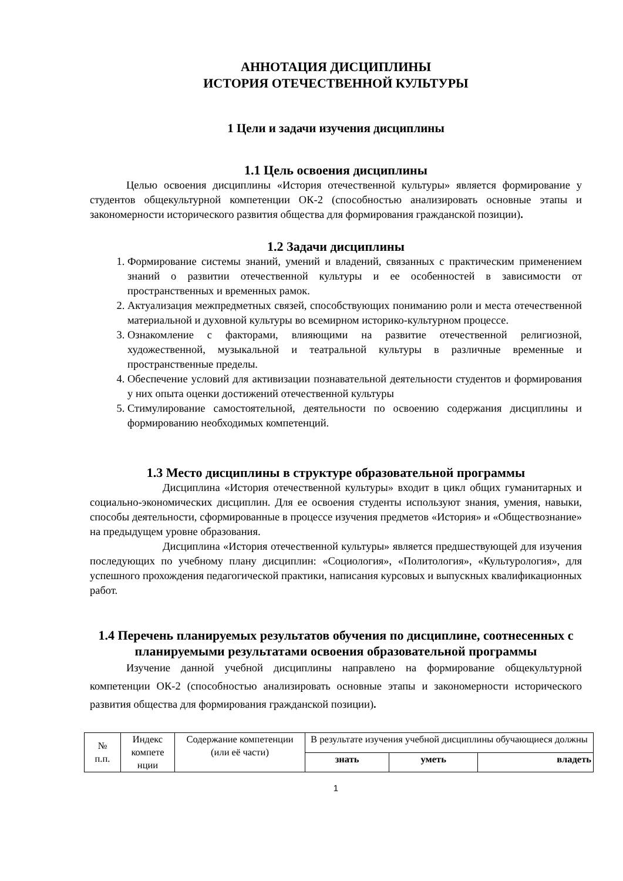АННОТАЦИЯ ДИСЦИПЛИНЫ
ИСТОРИЯ ОТЕЧЕСТВЕННОЙ КУЛЬТУРЫ
1 Цели и задачи изучения дисциплины
1.1 Цель освоения дисциплины
Целью освоения дисциплины «История отечественной культуры» является формирование у студентов общекультурной компетенции ОК-2 (способностью анализировать основные этапы и закономерности исторического развития общества для формирования гражданской позиции).
1.2 Задачи дисциплины
1. Формирование системы знаний, умений и владений, связанных с практическим применением знаний о развитии отечественной культуры и ее особенностей в зависимости от пространственных и временных рамок.
2. Актуализация межпредметных связей, способствующих пониманию роли и места отечественной материальной и духовной культуры во всемирном историко-культурном процессе.
3. Ознакомление с факторами, влияющими на развитие отечественной религиозной, художественной, музыкальной и театральной культуры в различные временные и пространственные пределы.
4. Обеспечение условий для активизации познавательной деятельности студентов и формирования у них опыта оценки достижений отечественной культуры
5. Стимулирование самостоятельной, деятельности по освоению содержания дисциплины и формированию необходимых компетенций.
1.3 Место дисциплины в структуре образовательной программы
Дисциплина «История отечественной культуры» входит в цикл общих гуманитарных и социально-экономических дисциплин. Для ее освоения студенты используют знания, умения, навыки, способы деятельности, сформированные в процессе изучения предметов «История» и «Обществознание» на предыдущем уровне образования.
Дисциплина «История отечественной культуры» является предшествующей для изучения последующих по учебному плану дисциплин: «Социология», «Политология», «Культурология», для успешного прохождения педагогической практики, написания курсовых и выпускных квалификационных работ.
1.4 Перечень планируемых результатов обучения по дисциплине, соотнесенных с планируемыми результатами освоения образовательной программы
Изучение данной учебной дисциплины направлено на формирование общекультурной компетенции ОК-2 (способностью анализировать основные этапы и закономерности исторического развития общества для формирования гражданской позиции).
| № п.п. | Индекс компете нции | Содержание компетенции (или её части) | В результате изучения учебной дисциплины обучающиеся должны | | |
| --- | --- | --- | --- | --- | --- |
| | | | знать | уметь | владеть |
1